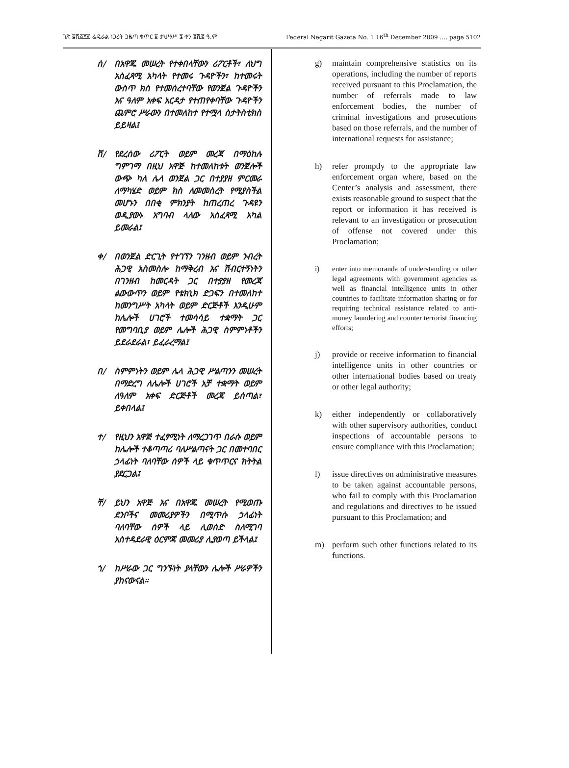ገጽ ፭ሺ፩፻፪ ፌዴራል ነጋሪት ጋዜጣ ቁጥር ፩ ታህሣሥ ፯ ቀን ፪ሺ፪ ዓ.ም Federal Negarit Gazeta No. 1 16<sup>th</sup> December 2009 …. page 5102
ሰ/ በአዋጁ መሠረት የተቀበላቸውን ሪፖርቶች፣ ለህግ አስፈጻሚ አካላት የተመሩ ጉዳዮችን፣ ከተመሩት ውስጥ ክስ የተመሰረተባቸው የወንጀል ጉዳዮችን እና ዓለም አቀፍ አርዳታ የተጠየቀባቸው ጉዳዮችን ጨምሮ ሥራውን በተመለከተ የተሟላ ስታትስቲክስ ይይዛል፤
ሸ/ የደረሰው ሪፖርት ወይም መረጃ በማዕከሉ ግምገማ በዚህ አዋጅ ከተመለከቱት ወንጀሎች ውጭ ካለ ሌላ ወንጀል ጋር በተያያዘ ምርመራ ለማካሄድ ወይም ክስ ለመመስረት የሚያስችል መሆኑን በበቂ ምክንያት ከጠረጠረ ጉዳዩን ወዲያውኑ አግባብ ላለው አስፈጻሚ አካል ይመራል፤
ቀ/ በወንጀል ድርጊት የተገኘን ገንዘብ ወይም ንብረት ሕጋዊ አስመስሎ ከማቅረብ እና ሽብርተኝነትን በገንዘብ ከመርዳት ጋር በተያያዘ የመረጃ ልውውጥን ወይም የቴክኒክ ድጋፍን በተመለከተ ከመንግሥት አካላት ወይም ድርጅቶች እንዲሁም ከሌሎች ሀገሮች ተመሳሳይ ተቋማት ጋር የመግባቢያ ወይም ሌሎች ሕጋዊ ስምምነቶችን ይደራደራል፣ ይፈራረማል፤
በ/ ስምምነትን ወይም ሌላ ሕጋዊ ሥልጣንን መሠረት በማድረግ ለሌሎች ሀገሮች አቻ ተቋማት ወይም ለዓለም አቀፍ ድርጅቶች መረጃ ይሰጣል፣ ይቀበላል፤
ተ/ የዚህን አዋጅ ተፈፃሚነት ለማረጋገጥ በራሱ ወይም ከሌሎች ተቆጣጣሪ ባለሥልጣናት ጋር በመተባበር ኃላፊነት ባለባቸው ሰዎች ላይ ቁጥጥርና ክትትል ያደርጋል፤
ቸ/ ይህን አዋጅ እና በአዋጁ መሠረት የሚወጡ ደንቦችና መመሪያዎችን በሚጥሱ ኃላፊነት ባለባቸው ሰዎች ላይ ሊወሰድ ስለሚገባ አስተዳደራዊ ዕርምጃ መመሪያ ሊያወጣ ይችላል፤
ኀ/ ከሥራው ጋር ግንኙነት ያላቸውን ሌሎች ሥራዎችን ያከናውናል።
g) maintain comprehensive statistics on its operations, including the number of reports received pursuant to this Proclamation, the number of referrals made to law enforcement bodies, the number of criminal investigations and prosecutions based on those referrals, and the number of international requests for assistance;
h) refer promptly to the appropriate law enforcement organ where, based on the Center’s analysis and assessment, there exists reasonable ground to suspect that the report or information it has received is relevant to an investigation or prosecution of offense not covered under this Proclamation;
i) enter into memoranda of understanding or other legal agreements with government agencies as well as financial intelligence units in other countries to facilitate information sharing or for requiring technical assistance related to anti-money laundering and counter terrorist financing efforts;
j) provide or receive information to financial intelligence units in other countries or other international bodies based on treaty or other legal authority;
k) either independently or collaboratively with other supervisory authorities, conduct inspections of accountable persons to ensure compliance with this Proclamation;
l) issue directives on administrative measures to be taken against accountable persons, who fail to comply with this Proclamation and regulations and directives to be issued pursuant to this Proclamation; and
m) perform such other functions related to its functions.